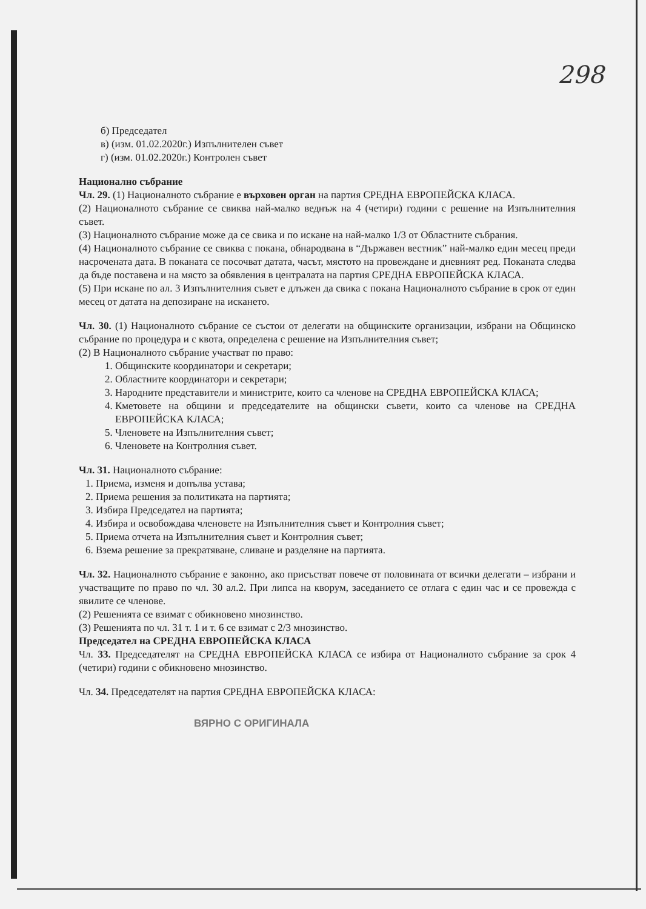298
б) Председател
в) (изм. 01.02.2020г.) Изпълнителен съвет
г) (изм. 01.02.2020г.) Контролен съвет
Национално събрание
Чл. 29. (1) Националното събрание е върховен орган на партия СРЕДНА ЕВРОПЕЙСКА КЛАСА.
(2) Националното събрание се свиква най-малко веднъж на 4 (четири) години с решение на Изпълнителния съвет.
(3) Националното събрание може да се свика и по искане на най-малко 1/3 от Областните събрания.
(4) Националното събрание се свиква с покана, обнародвана в “Държавен вестник” най-малко един месец преди насрочената дата. В поканата се посочват датата, часът, мястото на провеждане и дневният ред. Поканата следва да бъде поставена и на място за обявления в централата на партия СРЕДНА ЕВРОПЕЙСКА КЛАСА.
(5) При искане по ал. 3 Изпълнителния съвет е длъжен да свика с покана Националното събрание в срок от един месец от датата на депозиране на искането.
Чл. 30. (1) Националното събрание се състои от делегати на общинските организации, избрани на Общинско събрание по процедура и с квота, определена с решение на Изпълнителния съвет;
(2) В Националното събрание участват по право:
1. Общинските координатори и секретари;
2. Областните координатори и секретари;
3. Народните представители и министрите, които са членове на СРЕДНА ЕВРОПЕЙСКА КЛАСА;
4. Кметовете на общини и председателите на общински съвети, които са членове на СРЕДНА ЕВРОПЕЙСКА КЛАСА;
5. Членовете на Изпълнителния съвет;
6. Членовете на Контролния съвет.
Чл. 31. Националното събрание:
1. Приема, изменя и допълва устава;
2. Приема решения за политиката на партията;
3. Избира Председател на партията;
4. Избира и освобождава членовете на Изпълнителния съвет и Контролния съвет;
5. Приема отчета на Изпълнителния съвет и Контролния съвет;
6. Взема решение за прекратяване, сливане и разделяне на партията.
Чл. 32. Националното събрание е законно, ако присъстват повече от половината от всички делегати – избрани и участващите по право по чл. 30 ал.2. При липса на кворум, заседанието се отлага с един час и се провежда с явилите се членове.
(2) Решенията се взимат с обикновено мнозинство.
(3) Решенията по чл. 31 т. 1 и т. 6 се взимат с 2/3 мнозинство.
Председател на СРЕДНА ЕВРОПЕЙСКА КЛАСА
Чл. 33. Председателят на СРЕДНА ЕВРОПЕЙСКА КЛАСА се избира от Националното събрание за срок 4 (четири) години с обикновено мнозинство.
Чл. 34. Председателят на партия СРЕДНА ЕВРОПЕЙСКА КЛАСА:
ВЯРНО С ОРИГИНАЛА